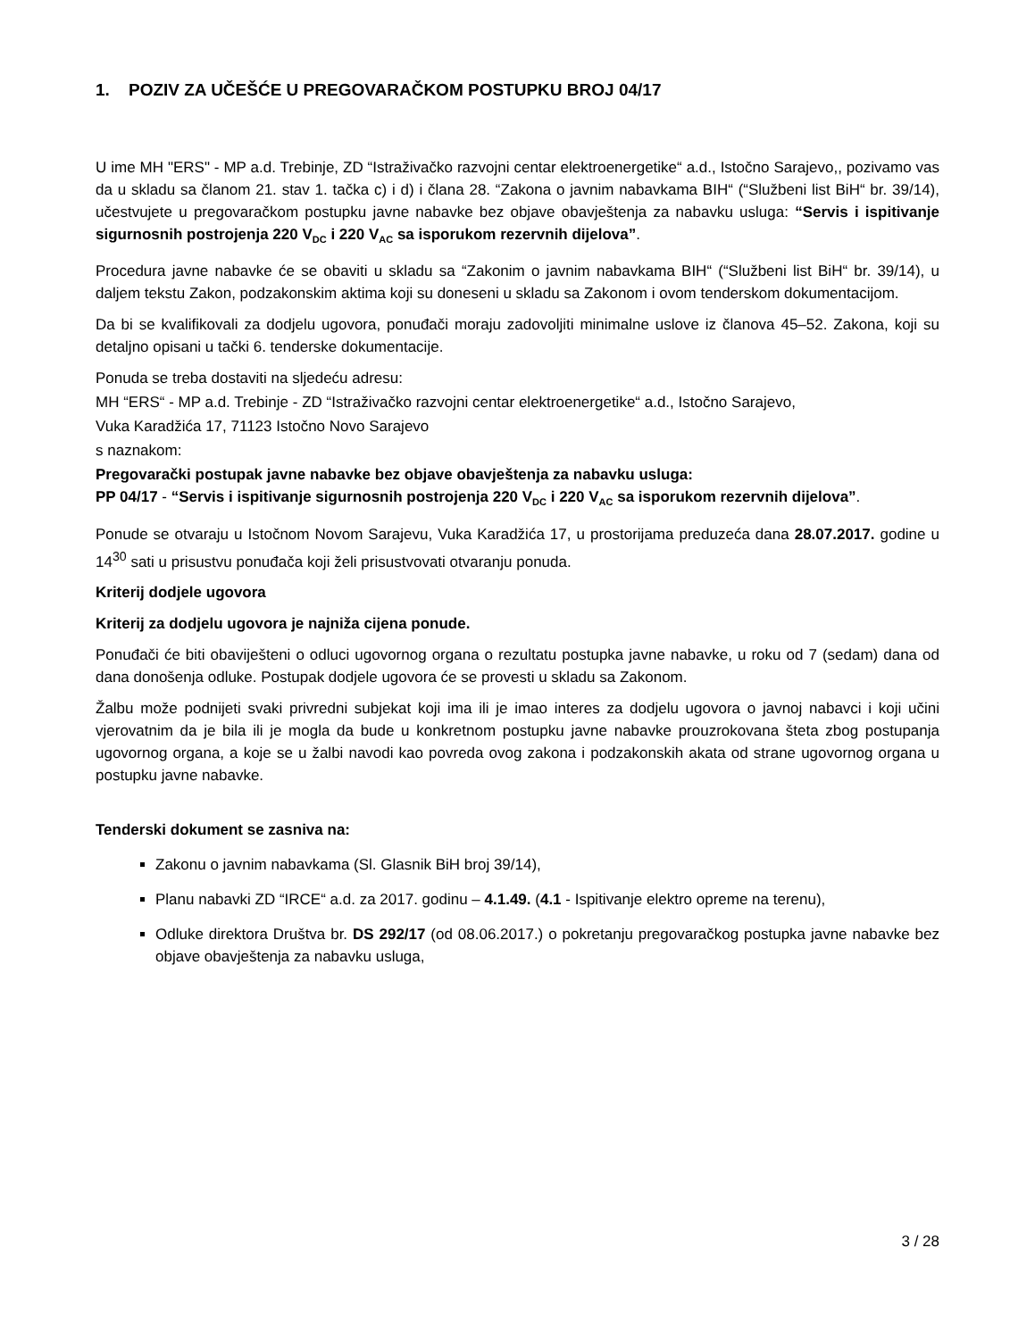1. POZIV ZA UČEŠĆE U PREGOVARAČKOM POSTUPKU BROJ 04/17
U ime MH "ERS" - MP a.d. Trebinje, ZD “Istraživačko razvojni centar elektroenergetike“ a.d., Istočno Sarajevo,, pozivamo vas da u skladu sa članom 21. stav 1. tačka c) i d) i člana 28. “Zakona o javnim nabavkama BIH“ (“Službeni list BiH“ br. 39/14), učestvujete u pregovaračkom postupku javne nabavke bez objave obavještenja za nabavku usluga: “Servis i ispitivanje sigurnosnih postrojenja 220 V<sub>DC</sub> i 220 V<sub>AC</sub> sa isporukom rezervnih dijelova”.
Procedura javne nabavke će se obaviti u skladu sa “Zakonim o javnim nabavkama BIH“ (“Službeni list BiH“ br. 39/14), u daljem tekstu Zakon, podzakonskim aktima koji su doneseni u skladu sa Zakonom i ovom tenderskom dokumentacijom.
Da bi se kvalifikovali za dodjelu ugovora, ponuđači moraju zadovoljiti minimalne uslove iz članova 45–52. Zakona, koji su detaljno opisani u tački 6. tenderske dokumentacije.
Ponuda se treba dostaviti na sljedeću adresu:
MH “ERS“ - MP a.d. Trebinje - ZD “Istraživačko razvojni centar elektroenergetike“ a.d., Istočno Sarajevo,
Vuka Karadžića 17, 71123 Istočno Novo Sarajevo
s naznakom:
Pregovarački postupak javne nabavke bez objave obavještenja za nabavku usluga:
PP 04/17 - “Servis i ispitivanje sigurnosnih postrojenja 220 V<sub>DC</sub> i 220 V<sub>AC</sub> sa isporukom rezervnih dijelova”.
Ponude se otvaraju u Istočnom Novom Sarajevu, Vuka Karadžića 17, u prostorijama preduzeća dana 28.07.2017. godine u 14<sup>30</sup> sati u prisustvu ponuđača koji želi prisustvovati otvaranju ponuda.
Kriterij dodjele ugovora
Kriterij za dodjelu ugovora je najniža cijena ponude.
Ponuđači će biti obaviješteni o odluci ugovornog organa o rezultatu postupka javne nabavke, u roku od 7 (sedam) dana od dana donošenja odluke. Postupak dodjele ugovora će se provesti u skladu sa Zakonom.
Žalbu može podnijeti svaki privredni subjekat koji ima ili je imao interes za dodjelu ugovora o javnoj nabavci i koji učini vjerovatnim da je bila ili je mogla da bude u konkretnom postupku javne nabavke prouzrokovana šteta zbog postupanja ugovornog organa, a koje se u žalbi navodi kao povreda ovog zakona i podzakonskih akata od strane ugovornog organa u postupku javne nabavke.
Tenderski dokument se zasniva na:
Zakonu o javnim nabavkama (Sl. Glasnik BiH broj 39/14),
Planu nabavki ZD “IRCE“ a.d. za 2017. godinu – 4.1.49. (4.1 - Ispitivanje elektro opreme na terenu),
Odluke direktora Društva br. DS 292/17 (od 08.06.2017.) o pokretanju pregovaračkog postupka javne nabavke bez objave obavještenja za nabavku usluga,
3 / 28